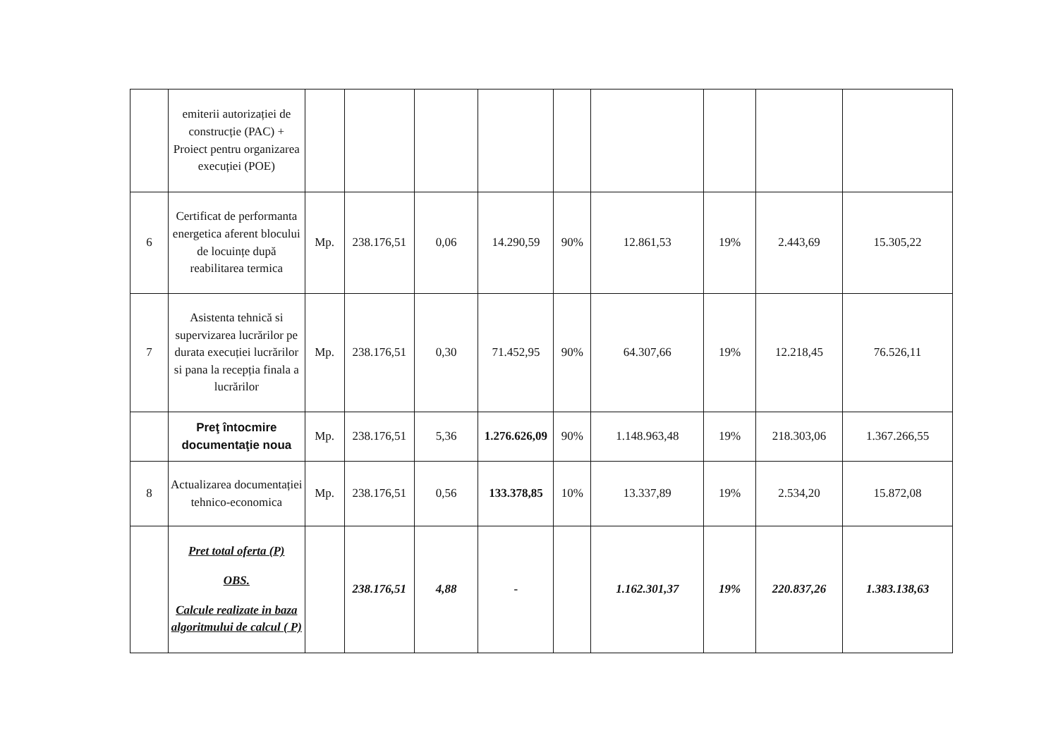| | emiterii autorizației de construcție (PAC) + Proiect pentru organizarea execuției (POE) | | | | | | | | | |
| 6 | Certificat de performanta energetica aferent blocului de locuințe după reabilitarea termica | Mp. | 238.176,51 | 0,06 | 14.290,59 | 90% | 12.861,53 | 19% | 2.443,69 | 15.305,22 |
| 7 | Asistenta tehnică si supervizarea lucrărilor pe durata execuției lucrărilor si pana la recepția finala a lucrărilor | Mp. | 238.176,51 | 0,30 | 71.452,95 | 90% | 64.307,66 | 19% | 12.218,45 | 76.526,11 |
| | Preţ întocmire documentaţie noua | Mp. | 238.176,51 | 5,36 | 1.276.626,09 | 90% | 1.148.963,48 | 19% | 218.303,06 | 1.367.266,55 |
| 8 | Actualizarea documentației tehnico-economica | Mp. | 238.176,51 | 0,56 | 133.378,85 | 10% | 13.337,89 | 19% | 2.534,20 | 15.872,08 |
| | Pret total oferta (P) OBS. Calcule realizate in baza algoritmului de calcul ( P) | | 238.176,51 | 4,88 | - | | 1.162.301,37 | 19% | 220.837,26 | 1.383.138,63 |